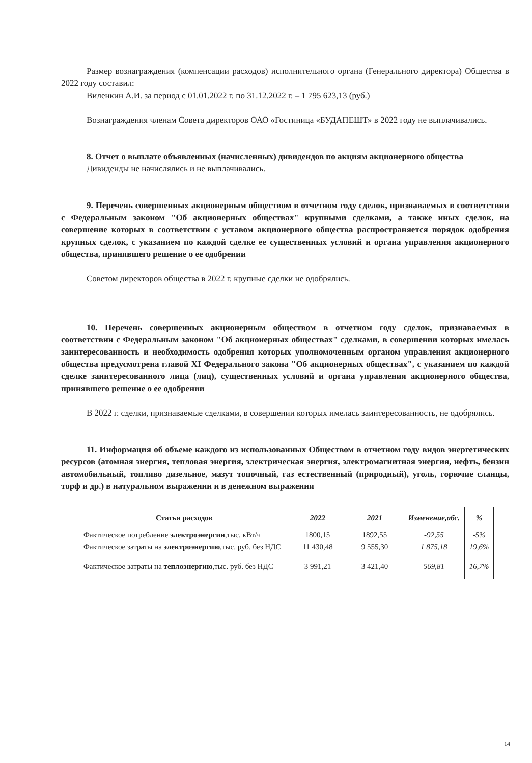Размер вознаграждения (компенсации расходов) исполнительного органа (Генерального директора) Общества в 2022 году составил:
Виленкин А.И. за период с 01.01.2022 г. по 31.12.2022 г. – 1 795 623,13 (руб.)
Вознаграждения членам Совета директоров ОАО «Гостиница «БУДАПЕШТ» в 2022 году не выплачивались.
8. Отчет о выплате объявленных (начисленных) дивидендов по акциям акционерного общества
Дивиденды не начислялись и не выплачивались.
9. Перечень совершенных акционерным обществом в отчетном году сделок, признаваемых в соответствии с Федеральным законом "Об акционерных обществах" крупными сделками, а также иных сделок, на совершение которых в соответствии с уставом акционерного общества распространяется порядок одобрения крупных сделок, с указанием по каждой сделке ее существенных условий и органа управления акционерного общества, принявшего решение о ее одобрении
Советом директоров общества в 2022 г. крупные сделки не одобрялись.
10. Перечень совершенных акционерным обществом в отчетном году сделок, признаваемых в соответствии с Федеральным законом "Об акционерных обществах" сделками, в совершении которых имелась заинтересованность и необходимость одобрения которых уполномоченным органом управления акционерного общества предусмотрена главой XI Федерального закона "Об акционерных обществах", с указанием по каждой сделке заинтересованного лица (лиц), существенных условий и органа управления акционерного общества, принявшего решение о ее одобрении
В 2022 г. сделки, признаваемые сделками, в совершении которых имелась заинтересованность, не одобрялись.
11. Информация об объеме каждого из использованных Обществом в отчетном году видов энергетических ресурсов (атомная энергия, тепловая энергия, электрическая энергия, электромагнитная энергия, нефть, бензин автомобильный, топливо дизельное, мазут топочный, газ естественный (природный), уголь, горючие сланцы, торф и др.) в натуральном выражении и в денежном выражении
| Статья расходов | 2022 | 2021 | Изменение,абс. | % |
| --- | --- | --- | --- | --- |
| Фактическое потребление электроэнергии ,тыс. кВт/ч | 1800,15 | 1892,55 | -92,55 | -5% |
| Фактическое затраты на электроэнергию ,тыс. руб. без НДС | 11 430,48 | 9 555,30 | 1 875,18 | 19,6% |
| Фактическое затраты на теплоэнергию ,тыс. руб. без НДС | 3 991,21 | 3 421,40 | 569,81 | 16,7% |
14